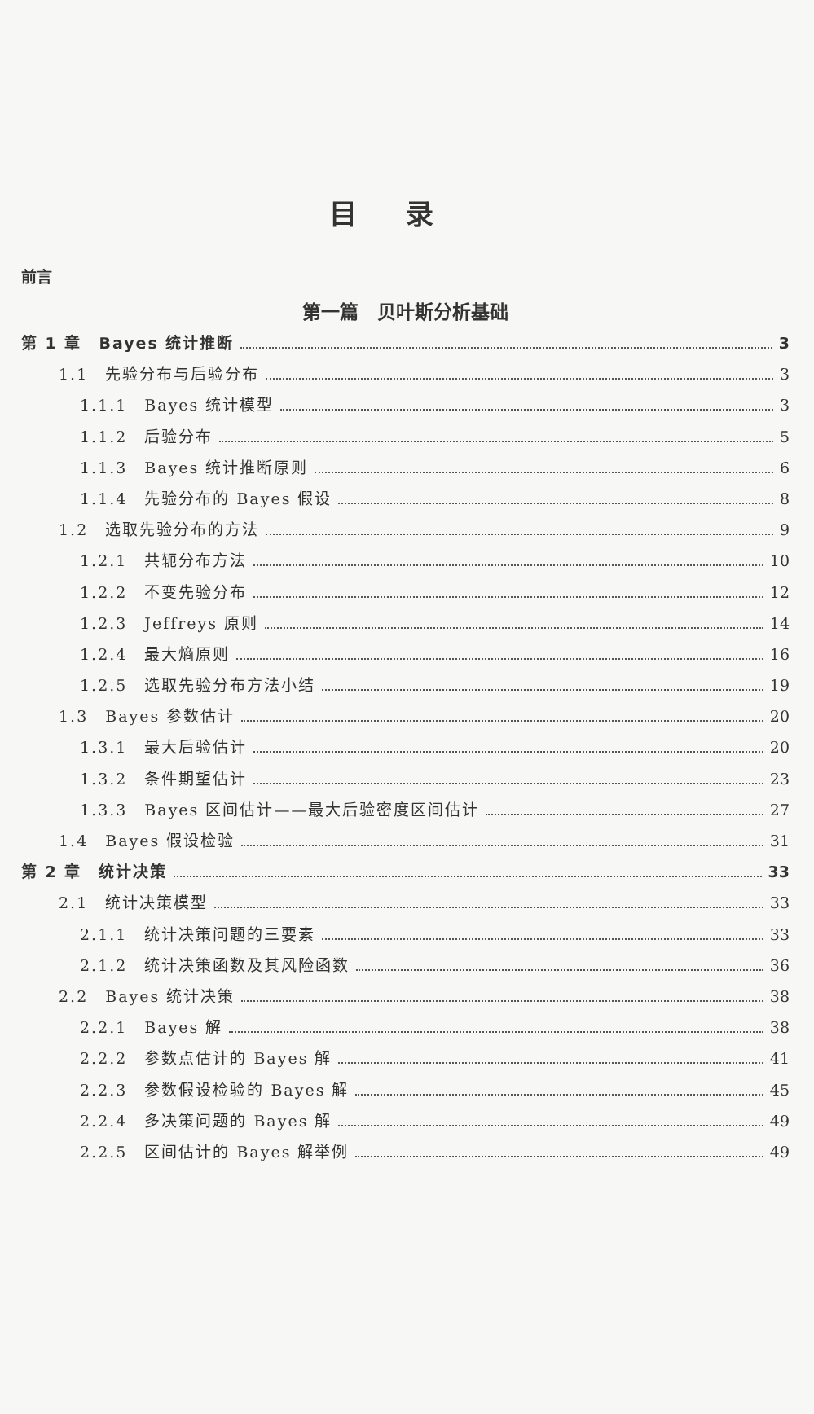目录
前言
第一篇　贝叶斯分析基础
第 1 章　Bayes 统计推断 3
1.1　先验分布与后验分布 3
1.1.1　Bayes 统计模型 3
1.1.2　后验分布 5
1.1.3　Bayes 统计推断原则 6
1.1.4　先验分布的 Bayes 假设 8
1.2　选取先验分布的方法 9
1.2.1　共轭分布方法 10
1.2.2　不变先验分布 12
1.2.3　Jeffreys 原则 14
1.2.4　最大熵原则 16
1.2.5　选取先验分布方法小结 19
1.3　Bayes 参数估计 20
1.3.1　最大后验估计 20
1.3.2　条件期望估计 23
1.3.3　Bayes 区间估计——最大后验密度区间估计 27
1.4　Bayes 假设检验 31
第 2 章　统计决策 33
2.1　统计决策模型 33
2.1.1　统计决策问题的三要素 33
2.1.2　统计决策函数及其风险函数 36
2.2　Bayes 统计决策 38
2.2.1　Bayes 解 38
2.2.2　参数点估计的 Bayes 解 41
2.2.3　参数假设检验的 Bayes 解 45
2.2.4　多决策问题的 Bayes 解 49
2.2.5　区间估计的 Bayes 解举例 49